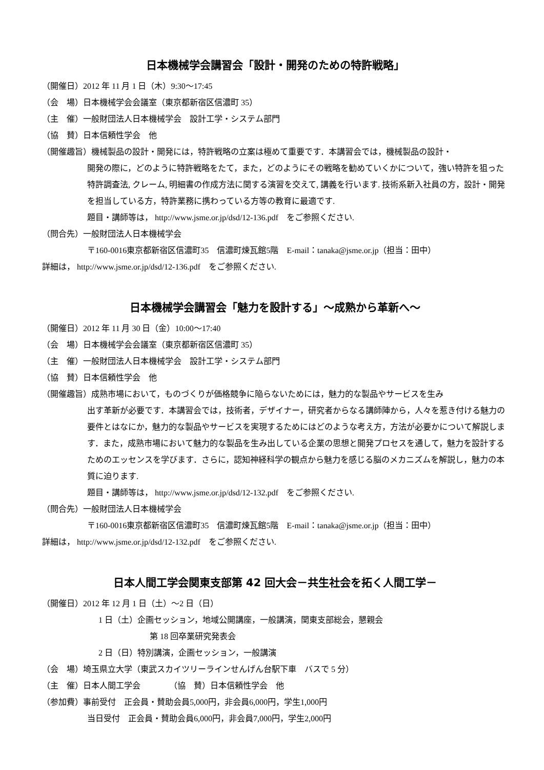日本機械学会講習会「設計・開発のための特許戦略」
（開催日）2012 年 11 月 1 日（木）9:30〜17:45
（会　場）日本機械学会会議室（東京都新宿区信濃町 35）
（主　催）一般財団法人日本機械学会　設計工学・システム部門
（協　賛）日本信頼性学会　他
（開催趣旨）機械製品の設計・開発には，特許戦略の立案は極めて重要です．本講習会では，機械製品の設計・
開発の際に，どのように特許戦略をたて，また，どのようにその戦略を勧めていくかについて，強い特許を狙った特許調査法, クレーム, 明細書の作成方法に関する演習を交えて, 講義を行います. 技術系新入社員の方，設計・開発を担当している方，特許業務に携わっている方等の教育に最適です.
題目・講師等は， http://www.jsme.or.jp/dsd/12-136.pdf　をご参照ください.
（問合先）一般財団法人日本機械学会
〒160-0016東京都新宿区信濃町35　信濃町煉瓦館5階　E-mail：tanaka@jsme.or.jp（担当：田中）
詳細は， http://www.jsme.or.jp/dsd/12-136.pdf　をご参照ください.
日本機械学会講習会「魅力を設計する」〜成熟から革新へ〜
（開催日）2012 年 11 月 30 日（金）10:00〜17:40
（会　場）日本機械学会会議室（東京都新宿区信濃町 35）
（主　催）一般財団法人日本機械学会　設計工学・システム部門
（協　賛）日本信頼性学会　他
（開催趣旨）成熟市場において，ものづくりが価格競争に陥らないためには，魅力的な製品やサービスを生み
出す革新が必要です．本講習会では，技術者，デザイナー，研究者からなる講師陣から，人々を惹き付ける魅力の要件とはなにか，魅力的な製品やサービスを実現するためにはどのような考え方，方法が必要かについて解説します．また，成熟市場において魅力的な製品を生み出している企業の思想と開発プロセスを通して，魅力を設計するためのエッセンスを学びます．さらに，認知神経科学の観点から魅力を感じる脳のメカニズムを解説し，魅力の本質に迫ります.
題目・講師等は， http://www.jsme.or.jp/dsd/12-132.pdf　をご参照ください.
（問合先）一般財団法人日本機械学会
〒160-0016東京都新宿区信濃町35　信濃町煉瓦館5階　E-mail：tanaka@jsme.or.jp（担当：田中）
詳細は， http://www.jsme.or.jp/dsd/12-132.pdf　をご参照ください.
日本人間工学会関東支部第 42 回大会－共生社会を拓く人間工学－
（開催日）2012 年 12 月 1 日（土）〜2 日（日）
1 日（土）企画セッション，地域公開講座，一般講演，関東支部総会，懇親会
第 18 回卒業研究発表会
2 日（日）特別講演，企画セッション，一般講演
（会　場）埼玉県立大学（東武スカイツリーラインせんげん台駅下車　バスで 5 分）
（主　催）日本人間工学会　　　　（協　賛）日本信頼性学会　他
（参加費）事前受付　正会員・賛助会員5,000円，非会員6,000円，学生1,000円
当日受付　正会員・賛助会員6,000円，非会員7,000円，学生2,000円